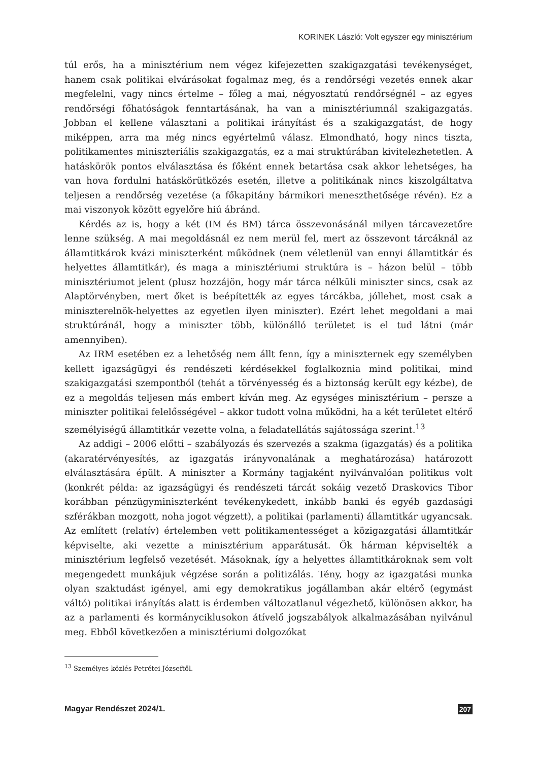KORINEK László: Volt egyszer egy minisztérium
túl erős, ha a minisztérium nem végez kifejezetten szakigazgatási tevékenységet, hanem csak politikai elvárásokat fogalmaz meg, és a rendőrségi vezetés ennek akar megfelelni, vagy nincs értelme – főleg a mai, négyosztatú rendőrségnél – az egyes rendőrségi főhatóságok fenntartásának, ha van a minisztériumnál szakigazgatás. Jobban el kellene választani a politikai irányítást és a szakigazgatást, de hogy miképpen, arra ma még nincs egyértelmű válasz. Elmondható, hogy nincs tiszta, politikamentes miniszteriális szakigazgatás, ez a mai struktúrában kivitelezhetetlen. A hatáskörök pontos elválasztása és főként ennek betartása csak akkor lehetséges, ha van hova fordulni hatáskörütközés esetén, illetve a politikának nincs kiszolgáltatva teljesen a rendőrség vezetése (a főkapitány bármikori meneszthetősége révén). Ez a mai viszonyok között egyelőre hiú ábránd.
Kérdés az is, hogy a két (IM és BM) tárca összevonásánál milyen tárcavezetőre lenne szükség. A mai megoldásnál ez nem merül fel, mert az összevont tárcáknál az államtitkárok kvázi miniszterként működnek (nem véletlenül van ennyi államtitkár és helyettes államtitkár), és maga a minisztériumi struktúra is – házon belül – több minisztériumot jelent (plusz hozzájön, hogy már tárca nélküli miniszter sincs, csak az Alaptörvényben, mert őket is beépítették az egyes tárcákba, jóllehet, most csak a miniszterelnök-helyettes az egyetlen ilyen miniszter). Ezért lehet megoldani a mai struktúránál, hogy a miniszter több, különálló területet is el tud látni (már amennyiben).
Az IRM esetében ez a lehetőség nem állt fenn, így a miniszternek egy személyben kellett igazságügyi és rendészeti kérdésekkel foglalkoznia mind politikai, mind szakigazgatási szempontból (tehát a törvényesség és a biztonság került egy kézbe), de ez a megoldás teljesen más embert kíván meg. Az egységes minisztérium – persze a miniszter politikai felelősségével – akkor tudott volna működni, ha a két területet eltérő személyiségű államtitkár vezette volna, a feladatellátás sajátossága szerint.<sup>13</sup>
Az addigi – 2006 előtti – szabályozás és szervezés a szakma (igazgatás) és a politika (akaratérvényesítés, az igazgatás irányvonalának a meghatározása) határozott elválasztására épült. A miniszter a Kormány tagjaként nyilvánvalóan politikus volt (konkrét példa: az igazságügyi és rendészeti tárcát sokáig vezető Draskovics Tibor korábban pénzügyminiszterként tevékenykedett, inkább banki és egyéb gazdasági szférákban mozgott, noha jogot végzett), a politikai (parlamenti) államtitkár ugyancsak. Az említett (relatív) értelemben vett politikamentességet a közigazgatási államtitkár képviselte, aki vezette a minisztérium apparátusát. Ők hárman képviselték a minisztérium legfelső vezetését. Másoknak, így a helyettes államtitkároknak sem volt megengedett munkájuk végzése során a politizálás. Tény, hogy az igazgatási munka olyan szaktudást igényel, ami egy demokratikus jogállamban akár eltérő (egymást váltó) politikai irányítás alatt is érdemben változatlanul végezhető, különösen akkor, ha az a parlamenti és kormányciklusokon átívelő jogszabályok alkalmazásában nyilvánul meg. Ebből következően a minisztériumi dolgozókat
<sup>13</sup> Személyes közlés Petrétei Józseftől.
Magyar Rendészet 2024/1. 207